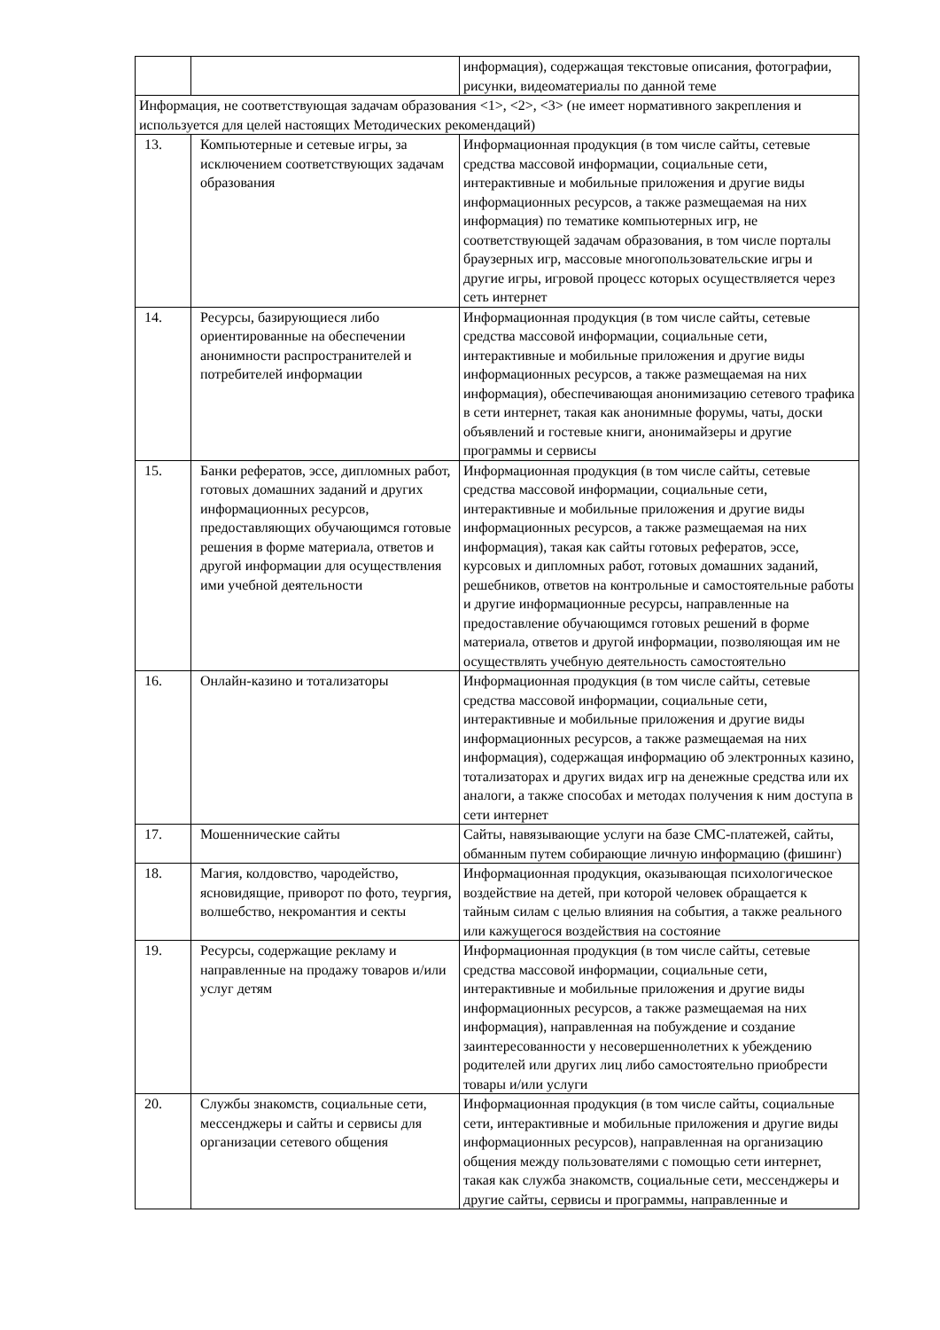| | | информация), содержащая текстовые описания, фотографии, рисунки, видеоматериалы по данной теме |
| Информация, не соответствующая задачам образования <1>, <2>, <3> (не имеет нормативного закрепления и используется для целей настоящих Методических рекомендаций) | | |
| 13. | Компьютерные и сетевые игры, за исключением соответствующих задачам образования | Информационная продукция (в том числе сайты, сетевые средства массовой информации, социальные сети, интерактивные и мобильные приложения и другие виды информационных ресурсов, а также размещаемая на них информация) по тематике компьютерных игр, не соответствующей задачам образования, в том числе порталы браузерных игр, массовые многопользовательские игры и другие игры, игровой процесс которых осуществляется через сеть интернет |
| 14. | Ресурсы, базирующиеся либо ориентированные на обеспечении анонимности распространителей и потребителей информации | Информационная продукция (в том числе сайты, сетевые средства массовой информации, социальные сети, интерактивные и мобильные приложения и другие виды информационных ресурсов, а также размещаемая на них информация), обеспечивающая анонимизацию сетевого трафика в сети интернет, такая как анонимные форумы, чаты, доски объявлений и гостевые книги, анонимайзеры и другие программы и сервисы |
| 15. | Банки рефератов, эссе, дипломных работ, готовых домашних заданий и других информационных ресурсов, предоставляющих обучающимся готовые решения в форме материала, ответов и другой информации для осуществления ими учебной деятельности | Информационная продукция (в том числе сайты, сетевые средства массовой информации, социальные сети, интерактивные и мобильные приложения и другие виды информационных ресурсов, а также размещаемая на них информация), такая как сайты готовых рефератов, эссе, курсовых и дипломных работ, готовых домашних заданий, решебников, ответов на контрольные и самостоятельные работы и другие информационные ресурсы, направленные на предоставление обучающимся готовых решений в форме материала, ответов и другой информации, позволяющая им не осуществлять учебную деятельность самостоятельно |
| 16. | Онлайн-казино и тотализаторы | Информационная продукция (в том числе сайты, сетевые средства массовой информации, социальные сети, интерактивные и мобильные приложения и другие виды информационных ресурсов, а также размещаемая на них информация), содержащая информацию об электронных казино, тотализаторах и других видах игр на денежные средства или их аналоги, а также способах и методах получения к ним доступа в сети интернет |
| 17. | Мошеннические сайты | Сайты, навязывающие услуги на базе СМС-платежей, сайты, обманным путем собирающие личную информацию (фишинг) |
| 18. | Магия, колдовство, чародейство, ясновидящие, приворот по фото, теургия, волшебство, некромантия и секты | Информационная продукция, оказывающая психологическое воздействие на детей, при которой человек обращается к тайным силам с целью влияния на события, а также реального или кажущегося воздействия на состояние |
| 19. | Ресурсы, содержащие рекламу и направленные на продажу товаров и/или услуг детям | Информационная продукция (в том числе сайты, сетевые средства массовой информации, социальные сети, интерактивные и мобильные приложения и другие виды информационных ресурсов, а также размещаемая на них информация), направленная на побуждение и создание заинтересованности у несовершеннолетних к убеждению родителей или других лиц либо самостоятельно приобрести товары и/или услуги |
| 20. | Службы знакомств, социальные сети, мессенджеры и сайты и сервисы для организации сетевого общения | Информационная продукция (в том числе сайты, социальные сети, интерактивные и мобильные приложения и другие виды информационных ресурсов), направленная на организацию общения между пользователями с помощью сети интернет, такая как служба знакомств, социальные сети, мессенджеры и другие сайты, сервисы и программы, направленные и |